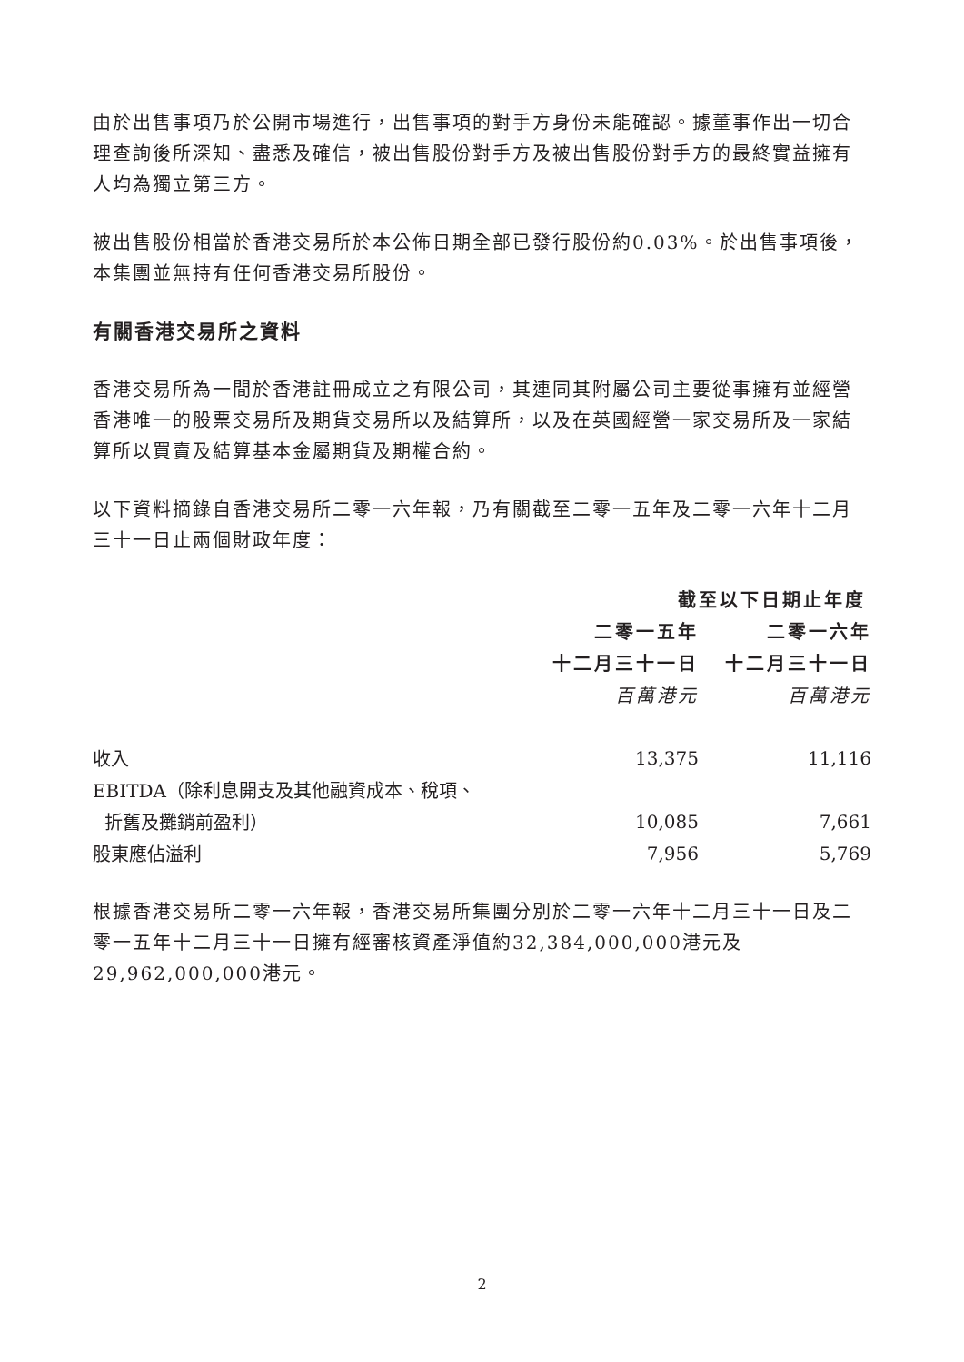由於出售事項乃於公開市場進行，出售事項的對手方身份未能確認。據董事作出一切合理查詢後所深知、盡悉及確信，被出售股份對手方及被出售股份對手方的最終實益擁有人均為獨立第三方。
被出售股份相當於香港交易所於本公佈日期全部已發行股份約0.03%。於出售事項後，本集團並無持有任何香港交易所股份。
有關香港交易所之資料
香港交易所為一間於香港註冊成立之有限公司，其連同其附屬公司主要從事擁有並經營香港唯一的股票交易所及期貨交易所以及結算所，以及在英國經營一家交易所及一家結算所以買賣及結算基本金屬期貨及期權合約。
以下資料摘錄自香港交易所二零一六年報，乃有關截至二零一五年及二零一六年十二月三十一日止兩個財政年度：
| | 截至以下日期止年度 | |
| | 二零一五年 | 二零一六年 |
| | 十二月三十一日 | 十二月三十一日 |
| | 百萬港元 | 百萬港元 |
| 收入 | 13,375 | 11,116 |
| EBITDA（除利息開支及其他融資成本、稅項、 | | |
| 折舊及攤銷前盈利） | 10,085 | 7,661 |
| 股東應佔溢利 | 7,956 | 5,769 |
根據香港交易所二零一六年報，香港交易所集團分別於二零一六年十二月三十一日及二零一五年十二月三十一日擁有經審核資產淨值約32,384,000,000港元及29,962,000,000港元。
2